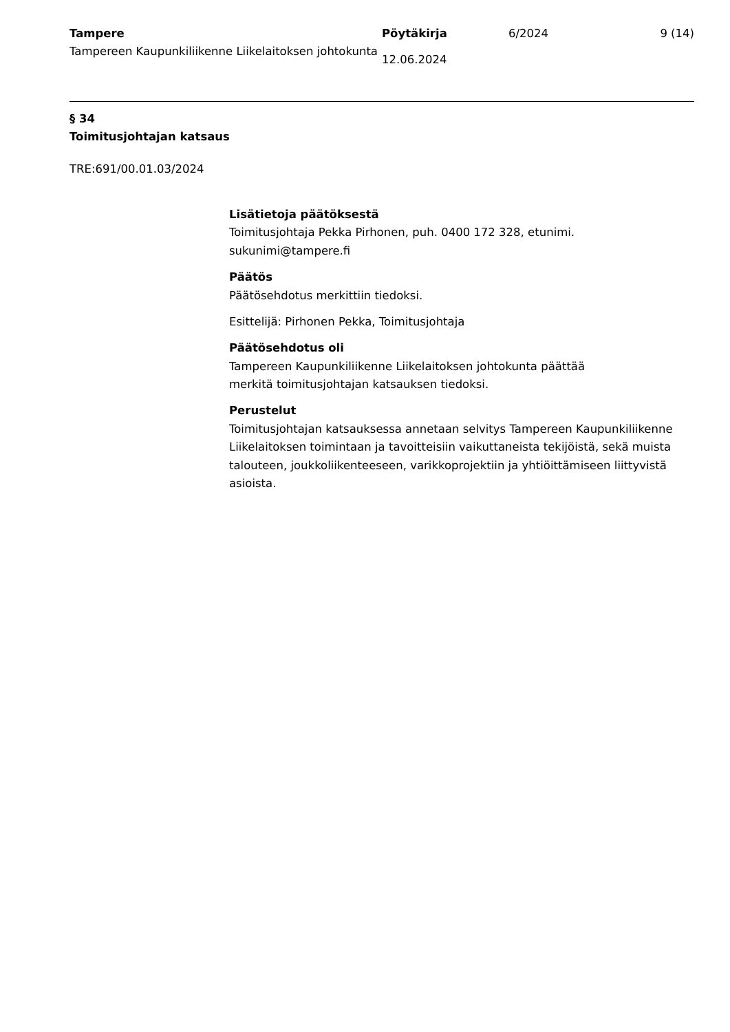Tampere
Tampereen Kaupunkiliikenne Liikelaitoksen johtokunta
Pöytäkirja
12.06.2024
6/2024 9 (14)
§ 34
Toimitusjohtajan katsaus
TRE:691/00.01.03/2024
Lisätietoja päätöksestä
Toimitusjohtaja Pekka Pirhonen, puh. 0400 172 328, etunimi.
sukunimi@tampere.fi
Päätös
Päätösehdotus merkittiin tiedoksi.
Esittelijä: Pirhonen Pekka, Toimitusjohtaja
Päätösehdotus oli
Tampereen Kaupunkiliikenne Liikelaitoksen johtokunta päättää
merkitä toimitusjohtajan katsauksen tiedoksi.
Perustelut
Toimitusjohtajan katsauksessa annetaan selvitys Tampereen Kaupunkiliikenne Liikelaitoksen toimintaan ja tavoitteisiin vaikuttaneista tekijöistä, sekä muista talouteen, joukkoliikenteeseen, varikkoprojektiin ja yhtiöittämiseen liittyvistä asioista.